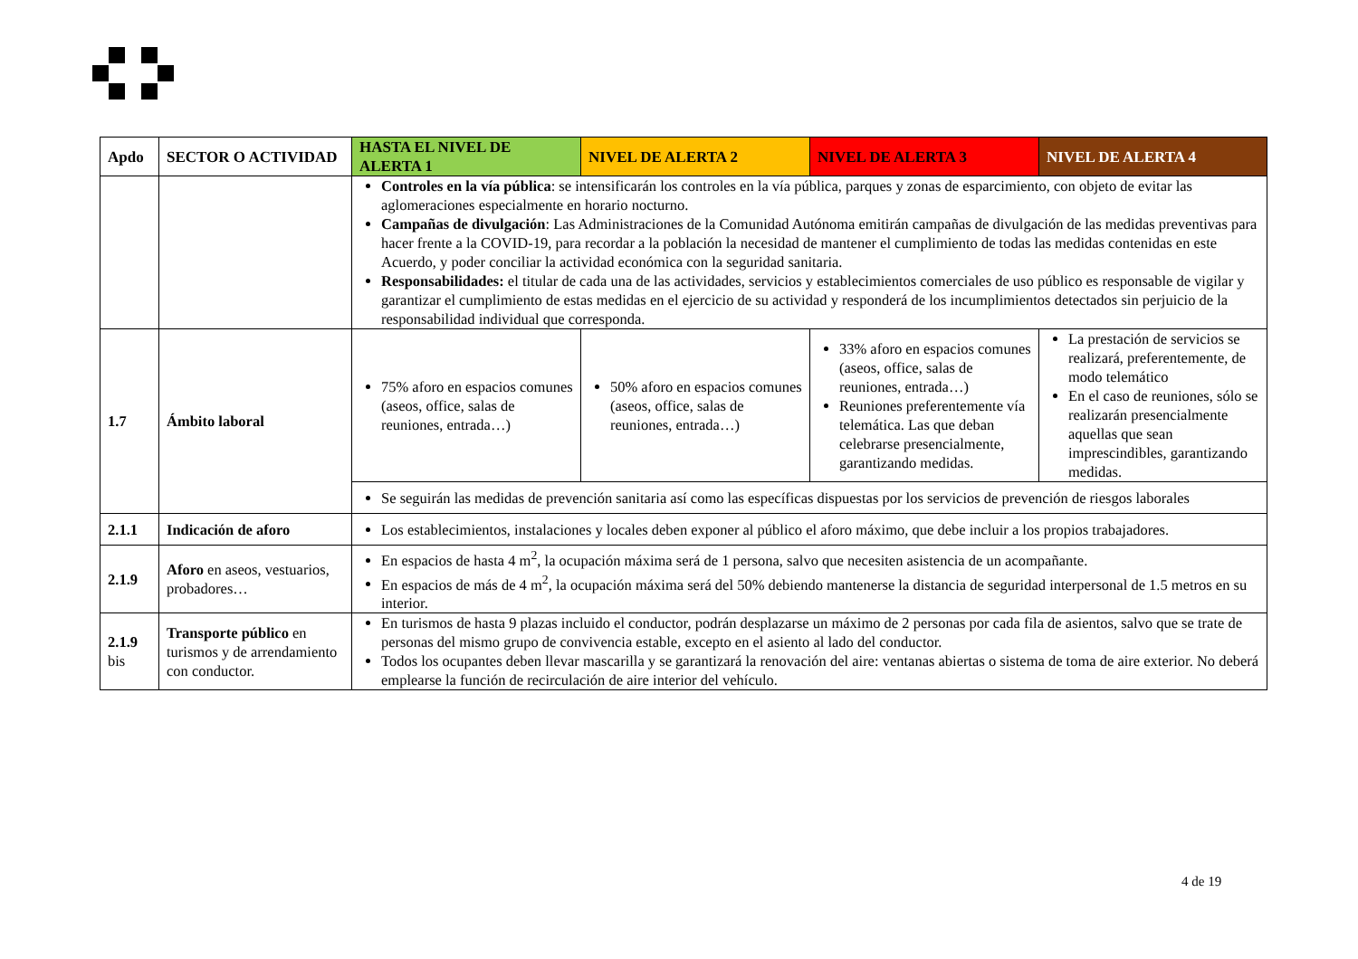| Apdo | SECTOR O ACTIVIDAD | HASTA EL NIVEL DE ALERTA 1 | NIVEL DE ALERTA 2 | NIVEL DE ALERTA 3 | NIVEL DE ALERTA 4 |
| --- | --- | --- | --- | --- | --- |
| | | Controles en la vía pública : se intensificarán los controles en la vía pública, parques y zonas de esparcimiento, con objeto de evitar las aglomeraciones especialmente en horario nocturno. Campañas de divulgación : Las Administraciones de la Comunidad Autónoma emitirán campañas de divulgación de las medidas preventivas para hacer frente a la COVID-19, para recordar a la población la necesidad de mantener el cumplimiento de todas las medidas contenidas en este Acuerdo, y poder conciliar la actividad económica con la seguridad sanitaria. Responsabilidades: el titular de cada una de las actividades, servicios y establecimientos comerciales de uso público es responsable de vigilar y garantizar el cumplimiento de estas medidas en el ejercicio de su actividad y responderá de los incumplimientos detectados sin perjuicio de la responsabilidad individual que corresponda. | | | |
| 1.7 | Ámbito laboral | 75% aforo en espacios comunes (aseos, office, salas de reuniones, entrada…) | 50% aforo en espacios comunes (aseos, office, salas de reuniones, entrada…) | 33% aforo en espacios comunes (aseos, office, salas de reuniones, entrada…) Reuniones preferentemente vía telemática. Las que deban celebrarse presencialmente, garantizando medidas. | La prestación de servicios se realizará, preferentemente, de modo telemático En el caso de reuniones, sólo se realizarán presencialmente aquellas que sean imprescindibles, garantizando medidas. |
| | | Se seguirán las medidas de prevención sanitaria así como las específicas dispuestas por los servicios de prevención de riesgos laborales | | | |
| 2.1.1 | Indicación de aforo | Los establecimientos, instalaciones y locales deben exponer al público el aforo máximo, que debe incluir a los propios trabajadores. | | | |
| 2.1.9 | Aforo en aseos, vestuarios, probadores… | En espacios de hasta 4 m<sup>2</sup>, la ocupación máxima será de 1 persona, salvo que necesiten asistencia de un acompañante. En espacios de más de 4 m<sup>2</sup>, la ocupación máxima será del 50% debiendo mantenerse la distancia de seguridad interpersonal de 1.5 metros en su interior. | | | |
| 2.1.9 bis | Transporte público en turismos y de arrendamiento con conductor. | En turismos de hasta 9 plazas incluido el conductor, podrán desplazarse un máximo de 2 personas por cada fila de asientos, salvo que se trate de personas del mismo grupo de convivencia estable, excepto en el asiento al lado del conductor. Todos los ocupantes deben llevar mascarilla y se garantizará la renovación del aire: ventanas abiertas o sistema de toma de aire exterior. No deberá emplearse la función de recirculación de aire interior del vehículo. | | | |
4 de 19